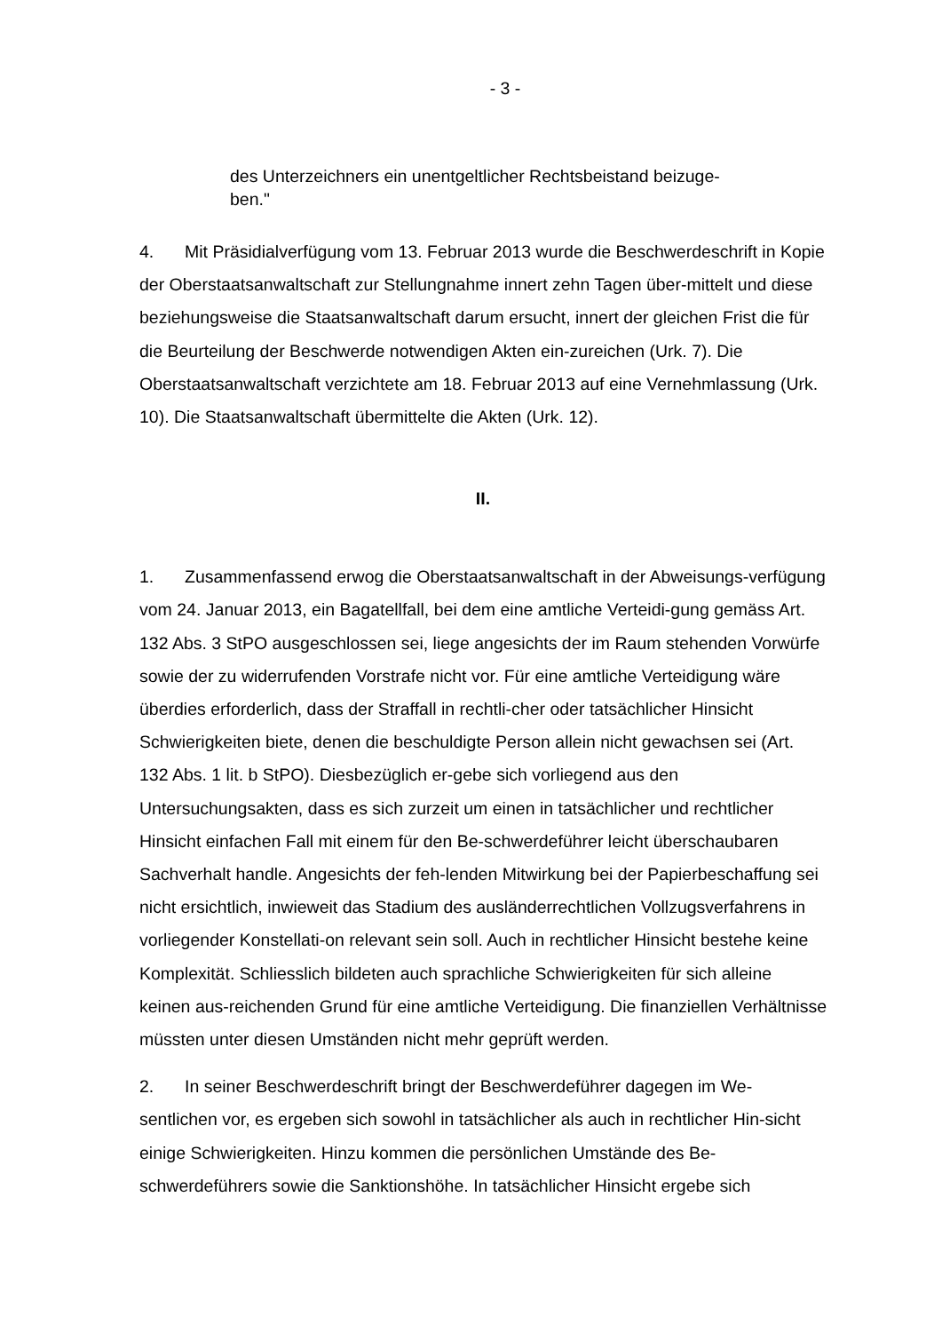- 3 -
des Unterzeichners ein unentgeltlicher Rechtsbeistand beizuge-
ben."
4. Mit Präsidialverfügung vom 13. Februar 2013 wurde die Beschwerdeschrift in Kopie der Oberstaatsanwaltschaft zur Stellungnahme innert zehn Tagen über-mittelt und diese beziehungsweise die Staatsanwaltschaft darum ersucht, innert der gleichen Frist die für die Beurteilung der Beschwerde notwendigen Akten ein-zureichen (Urk. 7). Die Oberstaatsanwaltschaft verzichtete am 18. Februar 2013 auf eine Vernehmlassung (Urk. 10). Die Staatsanwaltschaft übermittelte die Akten (Urk. 12).
II.
1. Zusammenfassend erwog die Oberstaatsanwaltschaft in der Abweisungs-verfügung vom 24. Januar 2013, ein Bagatellfall, bei dem eine amtliche Verteidi-gung gemäss Art. 132 Abs. 3 StPO ausgeschlossen sei, liege angesichts der im Raum stehenden Vorwürfe sowie der zu widerrufenden Vorstrafe nicht vor. Für eine amtliche Verteidigung wäre überdies erforderlich, dass der Straffall in rechtli-cher oder tatsächlicher Hinsicht Schwierigkeiten biete, denen die beschuldigte Person allein nicht gewachsen sei (Art. 132 Abs. 1 lit. b StPO). Diesbezüglich er-gebe sich vorliegend aus den Untersuchungsakten, dass es sich zurzeit um einen in tatsächlicher und rechtlicher Hinsicht einfachen Fall mit einem für den Be-schwerdeführer leicht überschaubaren Sachverhalt handle. Angesichts der feh-lenden Mitwirkung bei der Papierbeschaffung sei nicht ersichtlich, inwieweit das Stadium des ausländerrechtlichen Vollzugsverfahrens in vorliegender Konstellati-on relevant sein soll. Auch in rechtlicher Hinsicht bestehe keine Komplexität. Schliesslich bildeten auch sprachliche Schwierigkeiten für sich alleine keinen aus-reichenden Grund für eine amtliche Verteidigung. Die finanziellen Verhältnisse müssten unter diesen Umständen nicht mehr geprüft werden.
2. In seiner Beschwerdeschrift bringt der Beschwerdeführer dagegen im We-sentlichen vor, es ergeben sich sowohl in tatsächlicher als auch in rechtlicher Hin-sicht einige Schwierigkeiten. Hinzu kommen die persönlichen Umstände des Be-schwerdeführers sowie die Sanktionshöhe. In tatsächlicher Hinsicht ergebe sich